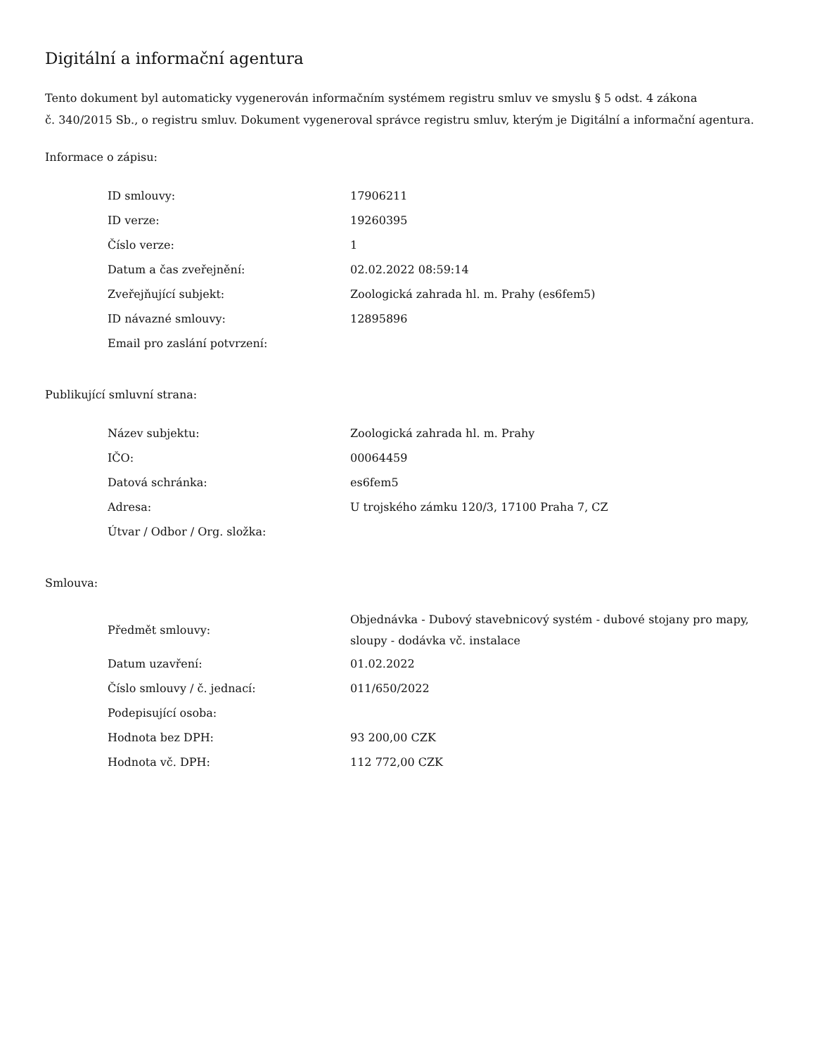Digitální a informační agentura
Tento dokument byl automaticky vygenerován informačním systémem registru smluv ve smyslu § 5 odst. 4 zákona
č. 340/2015 Sb., o registru smluv. Dokument vygeneroval správce registru smluv, kterým je Digitální a informační agentura.
Informace o zápisu:
| ID smlouvy: | 17906211 |
| ID verze: | 19260395 |
| Číslo verze: | 1 |
| Datum a čas zveřejnění: | 02.02.2022 08:59:14 |
| Zveřejňující subjekt: | Zoologická zahrada hl. m. Prahy (es6fem5) |
| ID návazné smlouvy: | 12895896 |
| Email pro zaslání potvrzení: | |
Publikující smluvní strana:
| Název subjektu: | Zoologická zahrada hl. m. Prahy |
| IČO: | 00064459 |
| Datová schránka: | es6fem5 |
| Adresa: | U trojského zámku 120/3, 17100 Praha 7, CZ |
| Útvar / Odbor / Org. složka: | |
Smlouva:
| Předmět smlouvy: | Objednávka - Dubový stavebnicový systém - dubové stojany pro mapy, sloupy - dodávka vč. instalace |
| Datum uzavření: | 01.02.2022 |
| Číslo smlouvy / č. jednací: | 011/650/2022 |
| Podepisující osoba: | |
| Hodnota bez DPH: | 93 200,00 CZK |
| Hodnota vč. DPH: | 112 772,00 CZK |